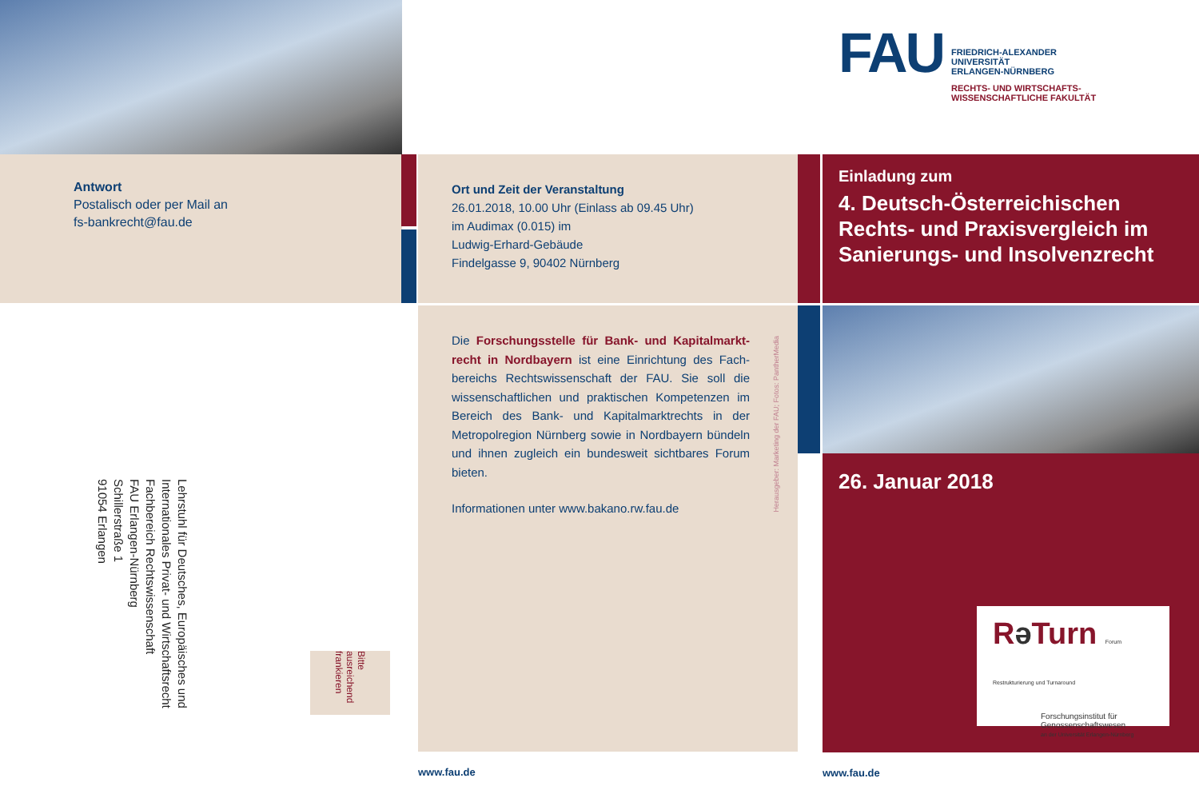Antwort
Postalisch oder per Mail an
fs-bankrecht@fau.de
Lehrstuhl für Deutsches, Europäisches und Internationales Privat- und Wirtschaftsrecht
Fachbereich Rechtswissenschaft
FAU Erlangen-Nürnberg
Schillerstraße 1
91054 Erlangen
Bitte ausreichend frankieren
Ort und Zeit der Veranstaltung
26.01.2018, 10.00 Uhr (Einlass ab 09.45 Uhr)
im Audimax (0.015) im
Ludwig-Erhard-Gebäude
Findelgasse 9, 90402 Nürnberg
Die Forschungsstelle für Bank- und Kapitalmarkt­recht in Nordbayern ist eine Einrichtung des Fach­bereichs Rechtswissenschaft der FAU. Sie soll die wissenschaftlichen und praktischen Kompetenzen im Bereich des Bank- und Kapitalmarktrechts in der Metropolregion Nürnberg sowie in Nordbayern bün­deln und ihnen zugleich ein bundesweit sichtbares Forum bieten.
Informationen unter www.bakano.rw.fau.de
Herausgeber: Marketing der FAU; Fotos: PantherMedia
www.fau.de
FAU
FRIEDRICH-ALEXANDER
UNIVERSITÄT
ERLANGEN-NÜRNBERG
RECHTS- UND WIRTSCHAFTS-
WISSENSCHAFTLICHE FAKULTÄT
Einladung zum
4. Deutsch-Österreichischen Rechts- und Praxisvergleich im Sanierungs- und Insolvenzrecht
26. Januar 2018
Rə Turn Forum Restrukturierung und Turnaround
Forschungsinstitut für Genossenschaftswesen
an der Universität Erlangen-Nürnberg
www.fau.de